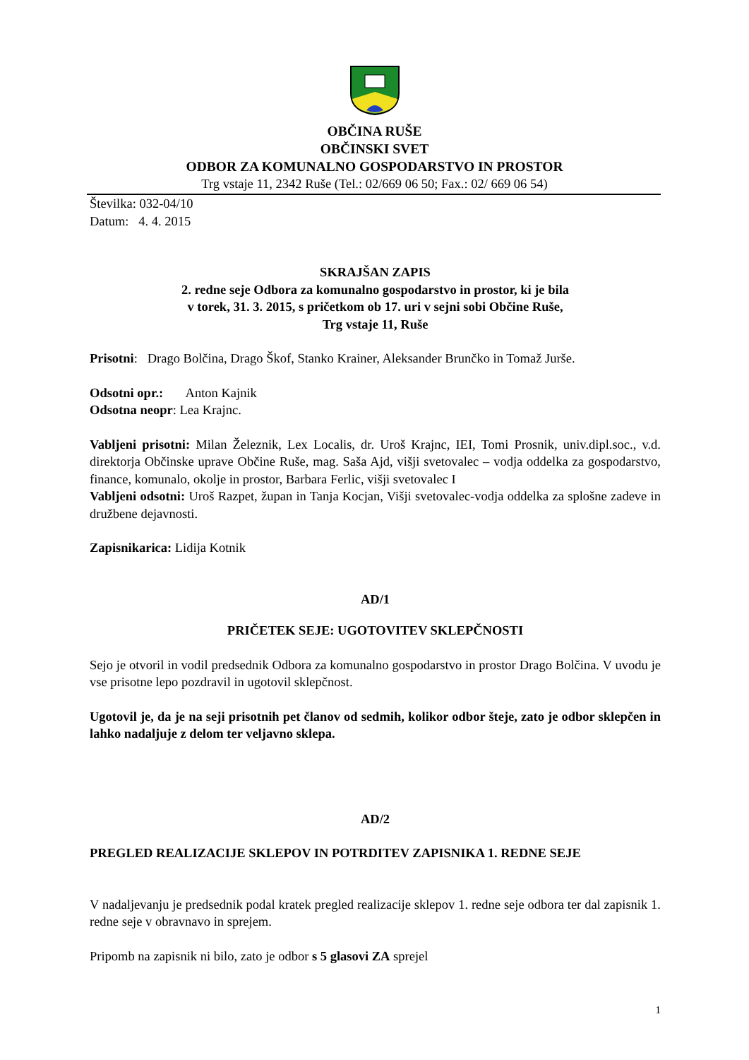OBČINA RUŠE
OBČINSKI SVET
ODBOR ZA KOMUNALNO GOSPODARSTVO IN PROSTOR
Trg vstaje 11, 2342 Ruše (Tel.: 02/669 06 50; Fax.: 02/ 669 06 54)
Številka: 032-04/10
Datum: 4. 4. 2015
SKRAJŠAN ZAPIS
2. redne seje Odbora za komunalno gospodarstvo in prostor, ki je bila
v torek, 31. 3. 2015, s pričetkom ob 17. uri v sejni sobi Občine Ruše,
Trg vstaje 11, Ruše
Prisotni: Drago Bolčina, Drago Škof, Stanko Krainer, Aleksander Brunčko in Tomaž Jurše.
Odsotni opr.: Anton Kajnik
Odsotna neopr: Lea Krajnc.
Vabljeni prisotni: Milan Železnik, Lex Localis, dr. Uroš Krajnc, IEI, Tomi Prosnik, univ.dipl.soc., v.d. direktorja Občinske uprave Občine Ruše, mag. Saša Ajd, višji svetovalec – vodja oddelka za gospodarstvo, finance, komunalo, okolje in prostor, Barbara Ferlic, višji svetovalec I
Vabljeni odsotni: Uroš Razpet, župan in Tanja Kocjan, Višji svetovalec-vodja oddelka za splošne zadeve in družbene dejavnosti.
Zapisnikarica: Lidija Kotnik
AD/1
PRIČETEK SEJE: UGOTOVITEV SKLEPČNOSTI
Sejo je otvoril in vodil predsednik Odbora za komunalno gospodarstvo in prostor Drago Bolčina. V uvodu je vse prisotne lepo pozdravil in ugotovil sklepčnost.
Ugotovil je, da je na seji prisotnih pet članov od sedmih, kolikor odbor šteje, zato je odbor sklepčen in lahko nadaljuje z delom ter veljavno sklepa.
AD/2
PREGLED REALIZACIJE SKLEPOV IN POTRDITEV ZAPISNIKA 1. REDNE SEJE
V nadaljevanju je predsednik podal kratek pregled realizacije sklepov 1. redne seje odbora ter dal zapisnik 1. redne seje v obravnavo in sprejem.
Pripomb na zapisnik ni bilo, zato je odbor s 5 glasovi ZA sprejel
1